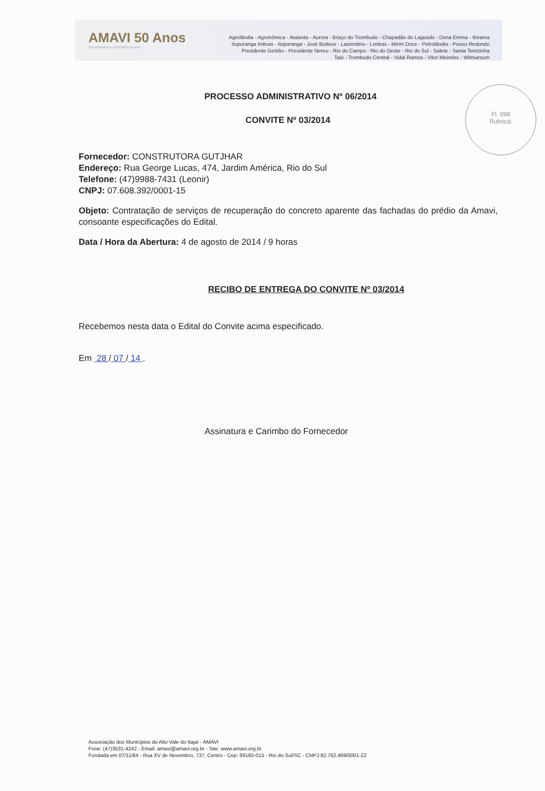AMAVI 50 Anos
INTEGRANDO E DESENVOLVENDO
Agrolândia - Agronômica - Atalanta - Aurora - Braço do Trombudo - Chapadão do Lageado - Dona Emma - Ibirama
Ituporanga Imbuia - Ituporanga - José Boiteux - Laurentino - Lontras - Mirim Doce - Petrolândia - Pouso Redondo
Presidente Getúlio - Presidente Nereu - Rio do Campo - Rio do Oeste - Rio do Sul - Salete - Santa Terezinha
Taió - Trombudo Central - Vidal Ramos - Vitor Meireles - Witmarsum
Fl. 098
Rubrica:
PROCESSO ADMINISTRATIVO Nº 06/2014
CONVITE Nº 03/2014
Fornecedor: CONSTRUTORA GUTJHAR
Endereço: Rua George Lucas, 474, Jardim América, Rio do Sul
Telefone: (47)9988-7431 (Leonir)
CNPJ: 07.608.392/0001-15
Objeto: Contratação de serviços de recuperação do concreto aparente das fachadas do prédio da Amavi, consoante especificações do Edital.
Data / Hora da Abertura: 4 de agosto de 2014 / 9 horas
RECIBO DE ENTREGA DO CONVITE Nº 03/2014
Recebemos nesta data o Edital do Convite acima especificado.
Em 28 / 07 / 14 .
Assinatura e Carimbo do Fornecedor
Associação dos Municípios do Alto Vale do Itajaí - AMAVI
Fone: (47)3531-4242 - Email: amavi@amavi.org.br - Site: www.amavi.org.br
Fundada em 07/11/64 - Rua XV de Novembro, 737, Centro - Cep: 89160-015 - Rio do Sul/SC - CNPJ 82.762.469/0001-22